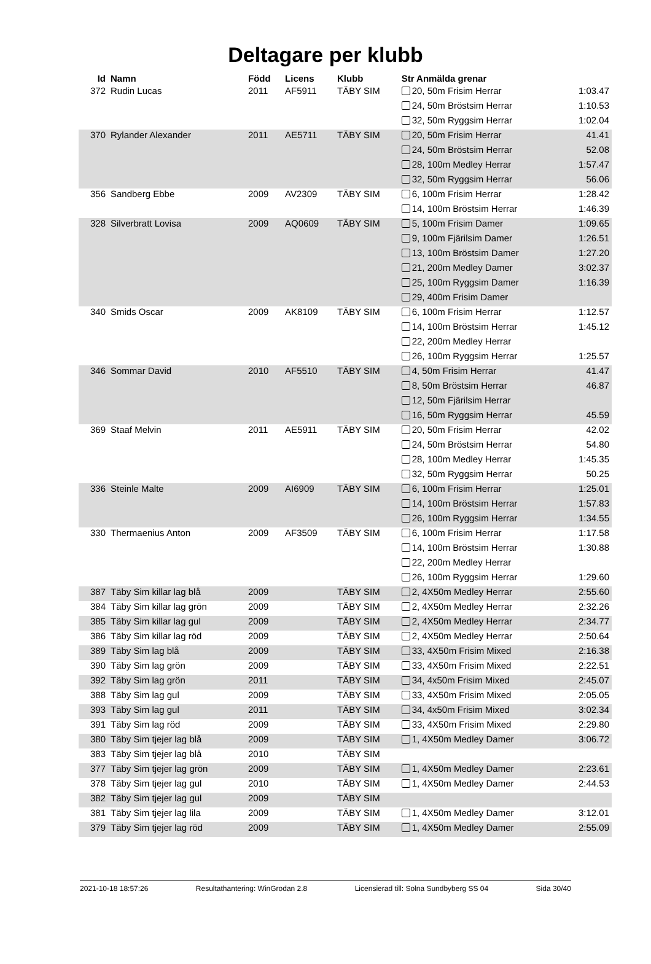Deltagare per klubb
| Id | Namn | Född | Licens | Klubb | Str Anmälda grenar | |
| --- | --- | --- | --- | --- | --- | --- |
| 372 | Rudin Lucas | 2011 | AF5911 | TÄBY SIM | 20, 50m Frisim Herrar | 1:03.47 |
| | | | | | 24, 50m Bröstsim Herrar | 1:10.53 |
| | | | | | 32, 50m Ryggsim Herrar | 1:02.04 |
| 370 | Rylander Alexander | 2011 | AE5711 | TÄBY SIM | 20, 50m Frisim Herrar | 41.41 |
| | | | | | 24, 50m Bröstsim Herrar | 52.08 |
| | | | | | 28, 100m Medley Herrar | 1:57.47 |
| | | | | | 32, 50m Ryggsim Herrar | 56.06 |
| 356 | Sandberg Ebbe | 2009 | AV2309 | TÄBY SIM | 6, 100m Frisim Herrar | 1:28.42 |
| | | | | | 14, 100m Bröstsim Herrar | 1:46.39 |
| 328 | Silverbratt Lovisa | 2009 | AQ0609 | TÄBY SIM | 5, 100m Frisim Damer | 1:09.65 |
| | | | | | 9, 100m Fjärilsim Damer | 1:26.51 |
| | | | | | 13, 100m Bröstsim Damer | 1:27.20 |
| | | | | | 21, 200m Medley Damer | 3:02.37 |
| | | | | | 25, 100m Ryggsim Damer | 1:16.39 |
| | | | | | 29, 400m Frisim Damer | |
| 340 | Smids Oscar | 2009 | AK8109 | TÄBY SIM | 6, 100m Frisim Herrar | 1:12.57 |
| | | | | | 14, 100m Bröstsim Herrar | 1:45.12 |
| | | | | | 22, 200m Medley Herrar | |
| | | | | | 26, 100m Ryggsim Herrar | 1:25.57 |
| 346 | Sommar David | 2010 | AF5510 | TÄBY SIM | 4, 50m Frisim Herrar | 41.47 |
| | | | | | 8, 50m Bröstsim Herrar | 46.87 |
| | | | | | 12, 50m Fjärilsim Herrar | |
| | | | | | 16, 50m Ryggsim Herrar | 45.59 |
| 369 | Staaf Melvin | 2011 | AE5911 | TÄBY SIM | 20, 50m Frisim Herrar | 42.02 |
| | | | | | 24, 50m Bröstsim Herrar | 54.80 |
| | | | | | 28, 100m Medley Herrar | 1:45.35 |
| | | | | | 32, 50m Ryggsim Herrar | 50.25 |
| 336 | Steinle Malte | 2009 | AI6909 | TÄBY SIM | 6, 100m Frisim Herrar | 1:25.01 |
| | | | | | 14, 100m Bröstsim Herrar | 1:57.83 |
| | | | | | 26, 100m Ryggsim Herrar | 1:34.55 |
| 330 | Thermaenius Anton | 2009 | AF3509 | TÄBY SIM | 6, 100m Frisim Herrar | 1:17.58 |
| | | | | | 14, 100m Bröstsim Herrar | 1:30.88 |
| | | | | | 22, 200m Medley Herrar | |
| | | | | | 26, 100m Ryggsim Herrar | 1:29.60 |
| 387 | Täby Sim killar lag blå | 2009 | | TÄBY SIM | 2, 4X50m Medley Herrar | 2:55.60 |
| 384 | Täby Sim killar lag grön | 2009 | | TÄBY SIM | 2, 4X50m Medley Herrar | 2:32.26 |
| 385 | Täby Sim killar lag gul | 2009 | | TÄBY SIM | 2, 4X50m Medley Herrar | 2:34.77 |
| 386 | Täby Sim killar lag röd | 2009 | | TÄBY SIM | 2, 4X50m Medley Herrar | 2:50.64 |
| 389 | Täby Sim lag blå | 2009 | | TÄBY SIM | 33, 4X50m Frisim Mixed | 2:16.38 |
| 390 | Täby Sim lag grön | 2009 | | TÄBY SIM | 33, 4X50m Frisim Mixed | 2:22.51 |
| 392 | Täby Sim lag grön | 2011 | | TÄBY SIM | 34, 4x50m Frisim Mixed | 2:45.07 |
| 388 | Täby Sim lag gul | 2009 | | TÄBY SIM | 33, 4X50m Frisim Mixed | 2:05.05 |
| 393 | Täby Sim lag gul | 2011 | | TÄBY SIM | 34, 4x50m Frisim Mixed | 3:02.34 |
| 391 | Täby Sim lag röd | 2009 | | TÄBY SIM | 33, 4X50m Frisim Mixed | 2:29.80 |
| 380 | Täby Sim tjejer lag blå | 2009 | | TÄBY SIM | 1, 4X50m Medley Damer | 3:06.72 |
| 383 | Täby Sim tjejer lag blå | 2010 | | TÄBY SIM | | |
| 377 | Täby Sim tjejer lag grön | 2009 | | TÄBY SIM | 1, 4X50m Medley Damer | 2:23.61 |
| 378 | Täby Sim tjejer lag gul | 2010 | | TÄBY SIM | 1, 4X50m Medley Damer | 2:44.53 |
| 382 | Täby Sim tjejer lag gul | 2009 | | TÄBY SIM | | |
| 381 | Täby Sim tjejer lag lila | 2009 | | TÄBY SIM | 1, 4X50m Medley Damer | 3:12.01 |
| 379 | Täby Sim tjejer lag röd | 2009 | | TÄBY SIM | 1, 4X50m Medley Damer | 2:55.09 |
2021-10-18 18:57:26 Resultathantering: WinGrodan 2.8 Licensierad till: Solna Sundbyberg SS 04 Sida 30/40